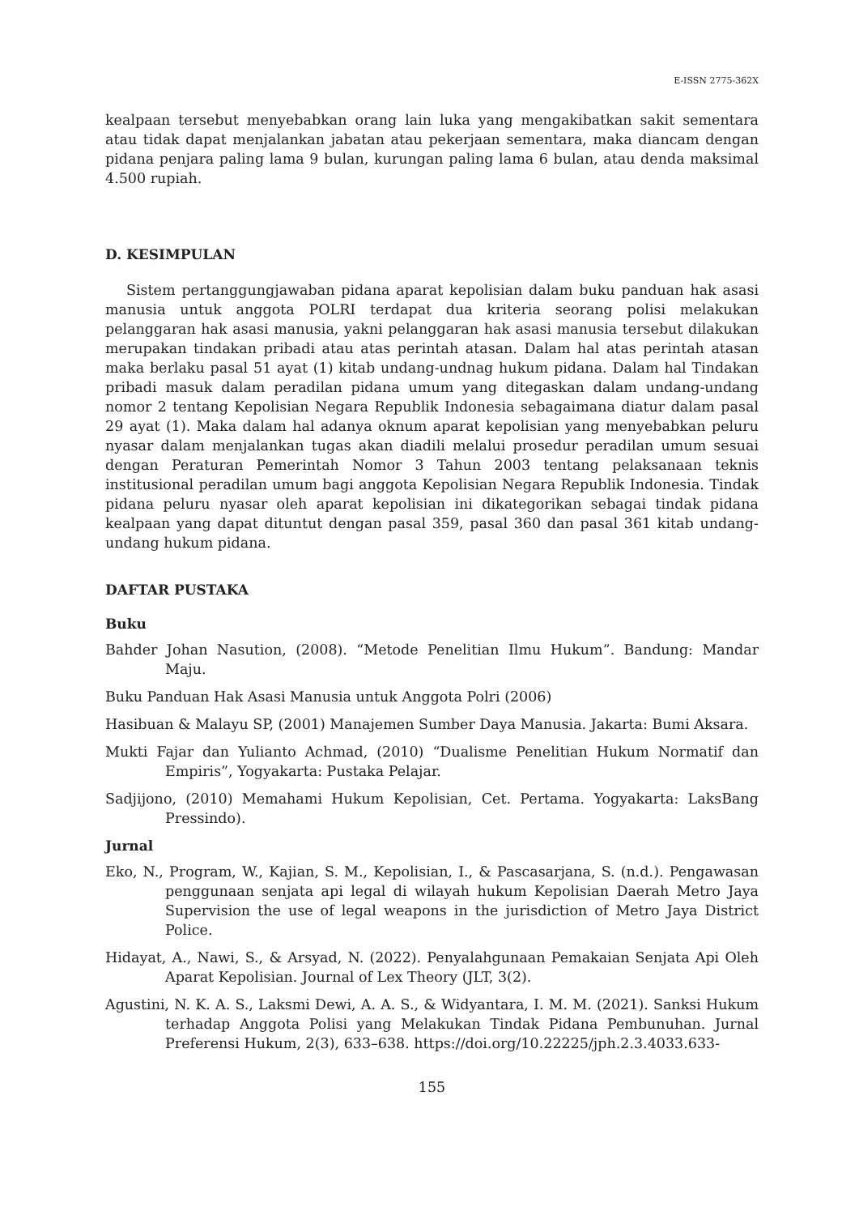E-ISSN 2775-362X
kealpaan tersebut menyebabkan orang lain luka yang mengakibatkan sakit sementara atau tidak dapat menjalankan jabatan atau pekerjaan sementara, maka diancam dengan pidana penjara paling lama 9 bulan, kurungan paling lama 6 bulan, atau denda maksimal 4.500 rupiah.
D. KESIMPULAN
Sistem pertanggungjawaban pidana aparat kepolisian dalam buku panduan hak asasi manusia untuk anggota POLRI terdapat dua kriteria seorang polisi melakukan pelanggaran hak asasi manusia, yakni pelanggaran hak asasi manusia tersebut dilakukan merupakan tindakan pribadi atau atas perintah atasan. Dalam hal atas perintah atasan maka berlaku pasal 51 ayat (1) kitab undang-undnag hukum pidana. Dalam hal Tindakan pribadi masuk dalam peradilan pidana umum yang ditegaskan dalam undang-undang nomor 2 tentang Kepolisian Negara Republik Indonesia sebagaimana diatur dalam pasal 29 ayat (1). Maka dalam hal adanya oknum aparat kepolisian yang menyebabkan peluru nyasar dalam menjalankan tugas akan diadili melalui prosedur peradilan umum sesuai dengan Peraturan Pemerintah Nomor 3 Tahun 2003 tentang pelaksanaan teknis institusional peradilan umum bagi anggota Kepolisian Negara Republik Indonesia. Tindak pidana peluru nyasar oleh aparat kepolisian ini dikategorikan sebagai tindak pidana kealpaan yang dapat dituntut dengan pasal 359, pasal 360 dan pasal 361 kitab undang-undang hukum pidana.
DAFTAR PUSTAKA
Buku
Bahder Johan Nasution, (2008). “Metode Penelitian Ilmu Hukum”. Bandung: Mandar Maju.
Buku Panduan Hak Asasi Manusia untuk Anggota Polri (2006)
Hasibuan & Malayu SP, (2001) Manajemen Sumber Daya Manusia. Jakarta: Bumi Aksara.
Mukti Fajar dan Yulianto Achmad, (2010) “Dualisme Penelitian Hukum Normatif dan Empiris”, Yogyakarta: Pustaka Pelajar.
Sadjijono, (2010) Memahami Hukum Kepolisian, Cet. Pertama. Yogyakarta: LaksBang Pressindo).
Jurnal
Eko, N., Program, W., Kajian, S. M., Kepolisian, I., & Pascasarjana, S. (n.d.). Pengawasan penggunaan senjata api legal di wilayah hukum Kepolisian Daerah Metro Jaya Supervision the use of legal weapons in the jurisdiction of Metro Jaya District Police.
Hidayat, A., Nawi, S., & Arsyad, N. (2022). Penyalahgunaan Pemakaian Senjata Api Oleh Aparat Kepolisian. Journal of Lex Theory (JLT, 3(2).
Agustini, N. K. A. S., Laksmi Dewi, A. A. S., & Widyantara, I. M. M. (2021). Sanksi Hukum terhadap Anggota Polisi yang Melakukan Tindak Pidana Pembunuhan. Jurnal Preferensi Hukum, 2(3), 633–638. https://doi.org/10.22225/jph.2.3.4033.633-
155